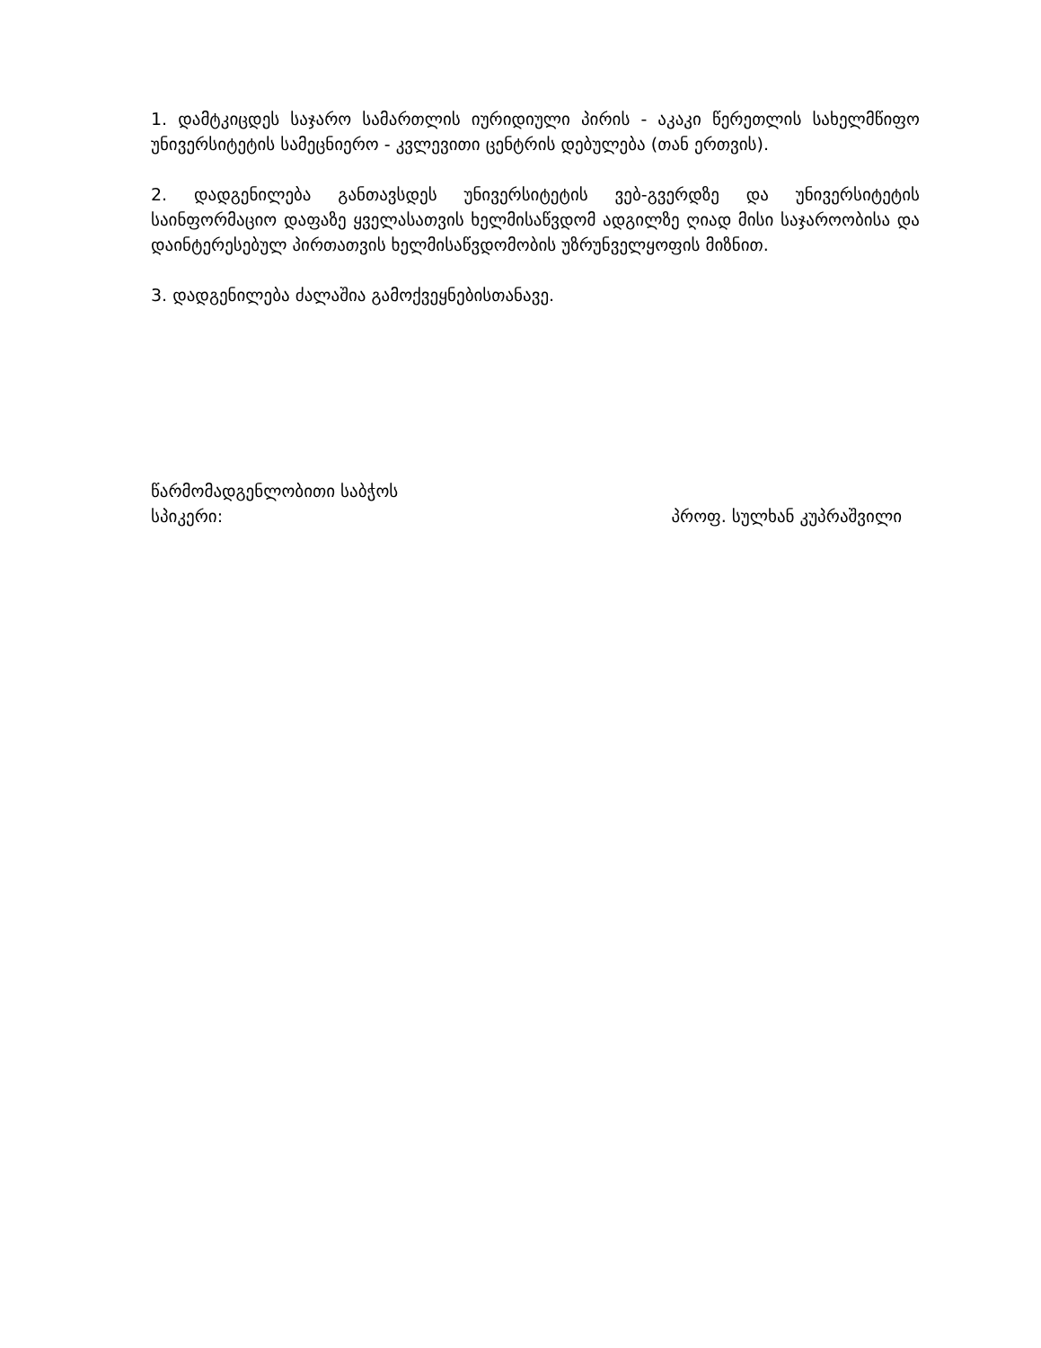1. დამტკიცდეს საჯარო სამართლის იურიდიული პირის - აკაკი წერეთლის სახელმწიფო უნივერსიტეტის სამეცნიერო - კვლევითი ცენტრის დებულება (თან ერთვის).
2. დადგენილება განთავსდეს უნივერსიტეტის ვებ-გვერდზე და უნივერსიტეტის საინფორმაციო დაფაზე ყველასათვის ხელმისაწვდომ ადგილზე ღიად მისი საჯაროობისა და დაინტერესებულ პირთათვის ხელმისაწვდომობის უზრუნველყოფის მიზნით.
3. დადგენილება ძალაშია გამოქვეყნებისთანავე.
წარმომადგენლობითი საბჭოს
სპიკერი: პროფ. სულხან კუპრაშვილი